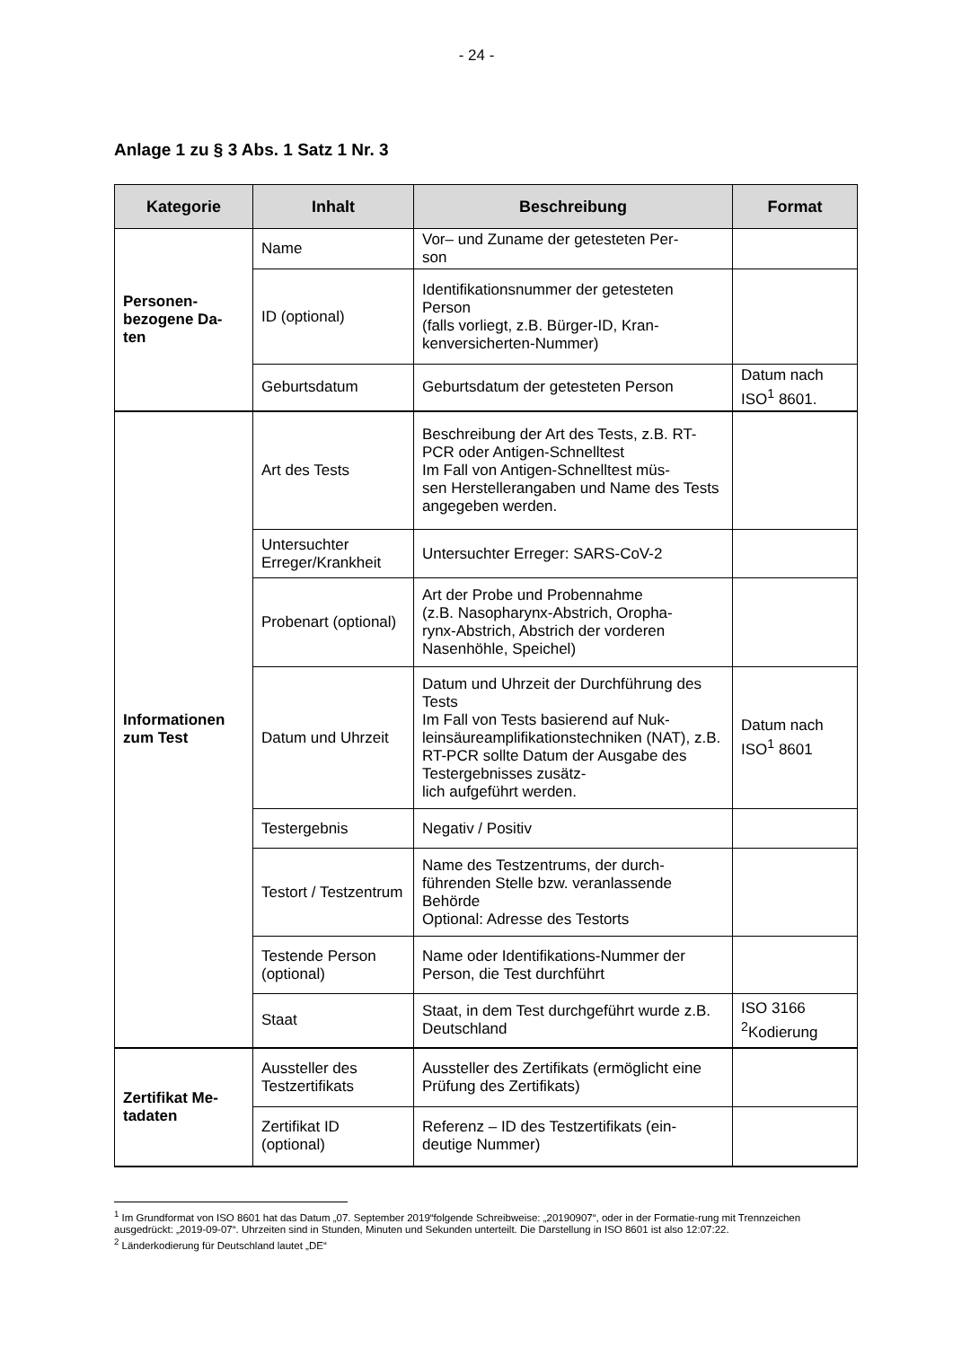- 24 -
Anlage 1 zu § 3 Abs. 1 Satz 1 Nr. 3
| Kategorie | Inhalt | Beschreibung | Format |
| --- | --- | --- | --- |
| Personen- bezogene Da- ten | Name | Vor– und Zuname der getesteten Per- son | |
| | ID (optional) | Identifikationsnummer der getesteten Person (falls vorliegt, z.B. Bürger-ID, Kran- kenversicherten-Nummer) | |
| | Geburtsdatum | Geburtsdatum der getesteten Person | Datum nach ISO<sup>1</sup> 8601. |
| Informationen zum Test | Art des Tests | Beschreibung der Art des Tests, z.B. RT-PCR oder Antigen-Schnelltest Im Fall von Antigen-Schnelltest müs- sen Herstellerangaben und Name des Tests angegeben werden. | |
| | Untersuchter Erreger/Krankheit | Untersuchter Erreger: SARS-CoV-2 | |
| | Probenart (optional) | Art der Probe und Probennahme (z.B. Nasopharynx-Abstrich, Oropha- rynx-Abstrich, Abstrich der vorderen Nasenhöhle, Speichel) | |
| | Datum und Uhrzeit | Datum und Uhrzeit der Durchführung des Tests Im Fall von Tests basierend auf Nuk- leinsäureamplifikationstechniken (NAT), z.B. RT-PCR sollte Datum der Ausgabe des Testergebnisses zusätz- lich aufgeführt werden. | Datum nach ISO<sup>1</sup> 8601 |
| | Testergebnis | Negativ / Positiv | |
| | Testort / Testzentrum | Name des Testzentrums, der durch- führenden Stelle bzw. veranlassende Behörde Optional: Adresse des Testorts | |
| | Testende Person (optional) | Name oder Identifikations-Nummer der Person, die Test durchführt | |
| | Staat | Staat, in dem Test durchgeführt wurde z.B. Deutschland | ISO 3166 <sup>2</sup>Kodierung |
| Zertifikat Me- tadaten | Aussteller des Testzertifikats | Aussteller des Zertifikats (ermöglicht eine Prüfung des Zertifikats) | |
| | Zertifikat ID (optional) | Referenz – ID des Testzertifikats (ein- deutige Nummer) | |
<sup>1</sup> Im Grundformat von ISO 8601 hat das Datum „07. September 2019“folgende Schreibweise: „20190907“, oder in der Formatie-rung mit Trennzeichen ausgedrückt: „2019-09-07“. Uhrzeiten sind in Stunden, Minuten und Sekunden unterteilt. Die Darstellung in ISO 8601 ist also 12:07:22.
<sup>2</sup> Länderkodierung für Deutschland lautet „DE“